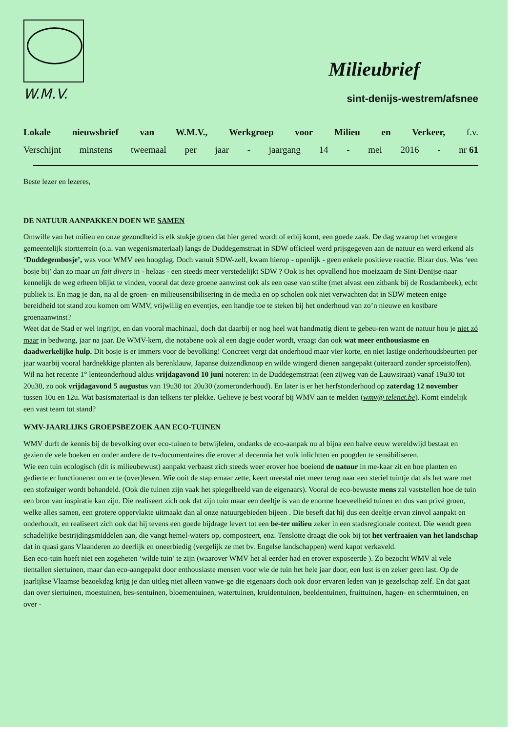W.M.V.
Milieubrief
sint-denijs-westrem/afsnee
Lokale nieuwsbrief van W.M.V., Werkgroep voor Milieu en Verkeer, f.v.
Verschijnt minstens tweemaal per jaar - jaargang 14 - mei 2016 - nr 61
Beste lezer en lezeres,
DE NATUUR AANPAKKEN DOEN WE SAMEN
Omwille van het milieu en onze gezondheid is elk stukje groen dat hier gered wordt of erbij komt, een goede zaak. De dag waarop het vroegere gemeentelijk stortterrein (o.a. van wegenismateriaal) langs de Duddegemstraat in SDW officieel werd prijsgegeven aan de natuur en werd erkend als ‘Duddegembosje’, was voor WMV een hoogdag. Doch vanuit SDW-zelf, kwam hierop - openlijk - geen enkele positieve reactie. Bizar dus. Was ‘een bosje bij’ dan zo maar un fait divers in - helaas - een steeds meer verstedelijkt SDW ? Ook is het opvallend hoe moeizaam de Sint-Denijse-naar kennelijk de weg erheen blijkt te vinden, vooral dat deze groene aanwinst ook als een oase van stilte (met alvast een zitbank bij de Rosdambeek), echt publiek is. En mag je dan, na al de groen- en milieusensibilisering in de media en op scholen ook niet verwachten dat in SDW meteen enige bereidheid tot stand zou komen om WMV, vrijwillig en eventjes, een handje toe te steken bij het onderhoud van zo’n nieuwe en kostbare groenaanwinst?
Weet dat de Stad er wel ingrijpt, en dan vooral machinaal, doch dat daarbij er nog heel wat handmatig dient te gebeu-ren want de natuur hou je niet zó maar in bedwang, jaar na jaar. De WMV-kern, die notabene ook al een dagje ouder wordt, vraagt dan ook wat meer enthousiasme en daadwerkelijke hulp. Dit bosje is er immers voor de bevolking! Concreet vergt dat onderhoud maar vier korte, en niet lastige onderhoudsbeurten per jaar waarbij vooral hardnekkige planten als berenklauw, Japanse duizendknoop en wilde wingerd dienen aangepakt (uiteraard zonder sproeistoffen). Wil na het recente 1° lenteonderhoud aldus vrijdagavond 10 juni noteren: in de Duddegemstraat (een zijweg van de Lauwstraat) vanaf 19u30 tot 20u30, zo ook vrijdagavond 5 augustus van 19u30 tot 20u30 (zomeronderhoud). En later is er het herfstonderhoud op zaterdag 12 november tussen 10u en 12u. Wat basismateriaal is dan telkens ter plekke. Gelieve je best vooraf bij WMV aan te melden (wmv@ telenet.be). Komt eindelijk een vast team tot stand?
WMV-JAARLIJKS GROEPSBEZOEK AAN ECO-TUINEN
WMV durft de kennis bij de bevolking over eco-tuinen te betwijfelen, ondanks de eco-aanpak nu al bijna een halve eeuw wereldwijd bestaat en gezien de vele boeken en onder andere de tv-documentaires die erover al decennia het volk inlichtten en poogden te sensibiliseren.
Wie een tuin ecologisch (dit is milieubewust) aanpakt verbaast zich steeds weer erover hoe boeiend de natuur in me-kaar zit en hoe planten en gedierte er functioneren om er te (over)leven. Wie ooit de stap ernaar zette, keert meestal niet meer terug naar een steriel tuintje dat als het ware met een stofzuiger wordt behandeld. (Ook die tuinen zijn vaak het spiegelbeeld van de eigenaars). Vooral de eco-bewuste mens zal vaststellen hoe de tuin een bron van inspiratie kan zijn. Die realiseert zich ook dat zijn tuin maar een deeltje is van de enorme hoeveelheid tuinen en dus van privé groen, welke alles samen, een grotere oppervlakte uitmaakt dan al onze natuurgebieden bijeen . Die beseft dat hij dus een deeltje ervan zinvol aanpakt en onderhoudt, en realiseert zich ook dat hij tevens een goede bijdrage levert tot een be-ter milieu zeker in een stadsregionale context. Die wendt geen schadelijke bestrijdingsmiddelen aan, die vangt hemel-waters op, composteert, enz. Tenslotte draagt die ook bij tot het verfraaien van het landschap dat in quasi gans Vlaanderen zo deerlijk en oneerbiedig (vergelijk ze met bv. Engelse landschappen) werd kapot verkaveld.
Een eco-tuin hoeft niet een zogeheten ‘wilde tuin’ te zijn (waarover WMV het al eerder had en erover exposeerde ). Zo bezocht WMV al vele tientallen siertuinen, maar dan eco-aangepakt door enthousiaste mensen voor wie de tuin het hele jaar door, een lust is en zeker geen last. Op de jaarlijkse Vlaamse bezoekdag krijg je dan uitleg niet alleen vanwe-ge die eigenaars doch ook door ervaren leden van je gezelschap zelf. En dat gaat dan over siertuinen, moestuinen, bes-sentuinen, bloementuinen, watertuinen, kruidentuinen, beeldentuinen, fruittuinen, hagen- en schermtuinen, en over -